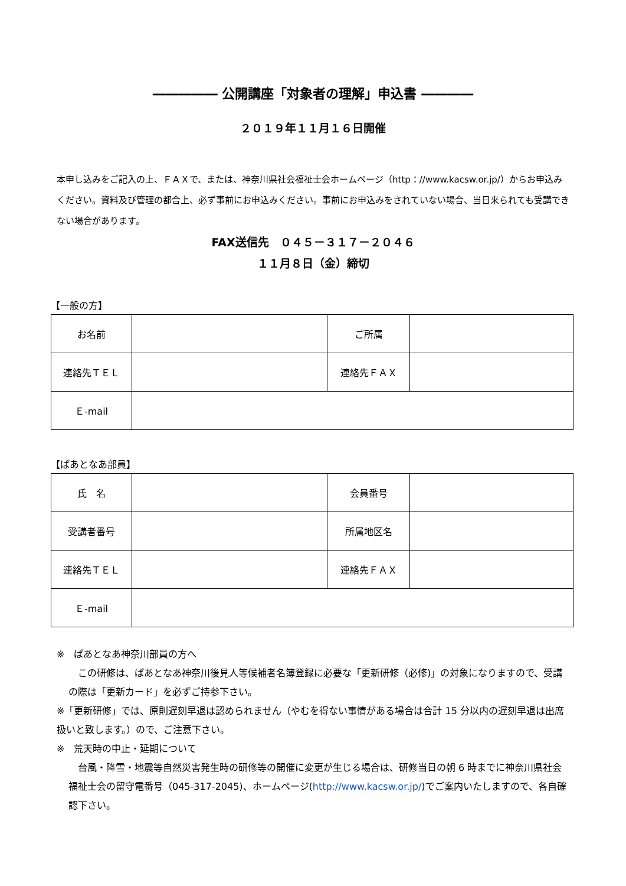――――― 公開講座「対象者の理解」申込書 ――――
２０１９年１１月１６日開催
本申し込みをご記入の上、ＦＡＸで、または、神奈川県社会福祉士会ホームページ（http：//www.kacsw.or.jp/）からお申込みください。資料及び管理の都合上、必ず事前にお申込みください。事前にお申込みをされていない場合、当日来られても受講できない場合があります。
FAX送信先　０４５－３１７－２０４６
１１月８日（金）締切
【一般の方】
| お名前 | | ご所属 | |
| 連絡先ＴＥＬ | | 連絡先ＦＡＸ | |
| Ｅ-mail | | | |
【ぱあとなあ部員】
| 氏 名 | | 会員番号 | |
| 受講者番号 | | 所属地区名 | |
| 連絡先ＴＥＬ | | 連絡先ＦＡＸ | |
| Ｅ-mail | | | |
※　ぱあとなあ神奈川部員の方へ
　この研修は、ぱあとなあ神奈川後見人等候補者名簿登録に必要な「更新研修（必修)」の対象になりますので、受講の際は「更新カード」を必ずご持参下さい。
※「更新研修」では、原則遅刻早退は認められません（やむを得ない事情がある場合は合計 15 分以内の遅刻早退は出席扱いと致します。）ので、ご注意下さい。
※　荒天時の中止・延期について
　台風・降雪・地震等自然災害発生時の研修等の開催に変更が生じる場合は、研修当日の朝 6 時までに神奈川県社会福祉士会の留守電番号（045-317-2045)、ホームページ(http://www.kacsw.or.jp/)でご案内いたしますので、各自確認下さい。